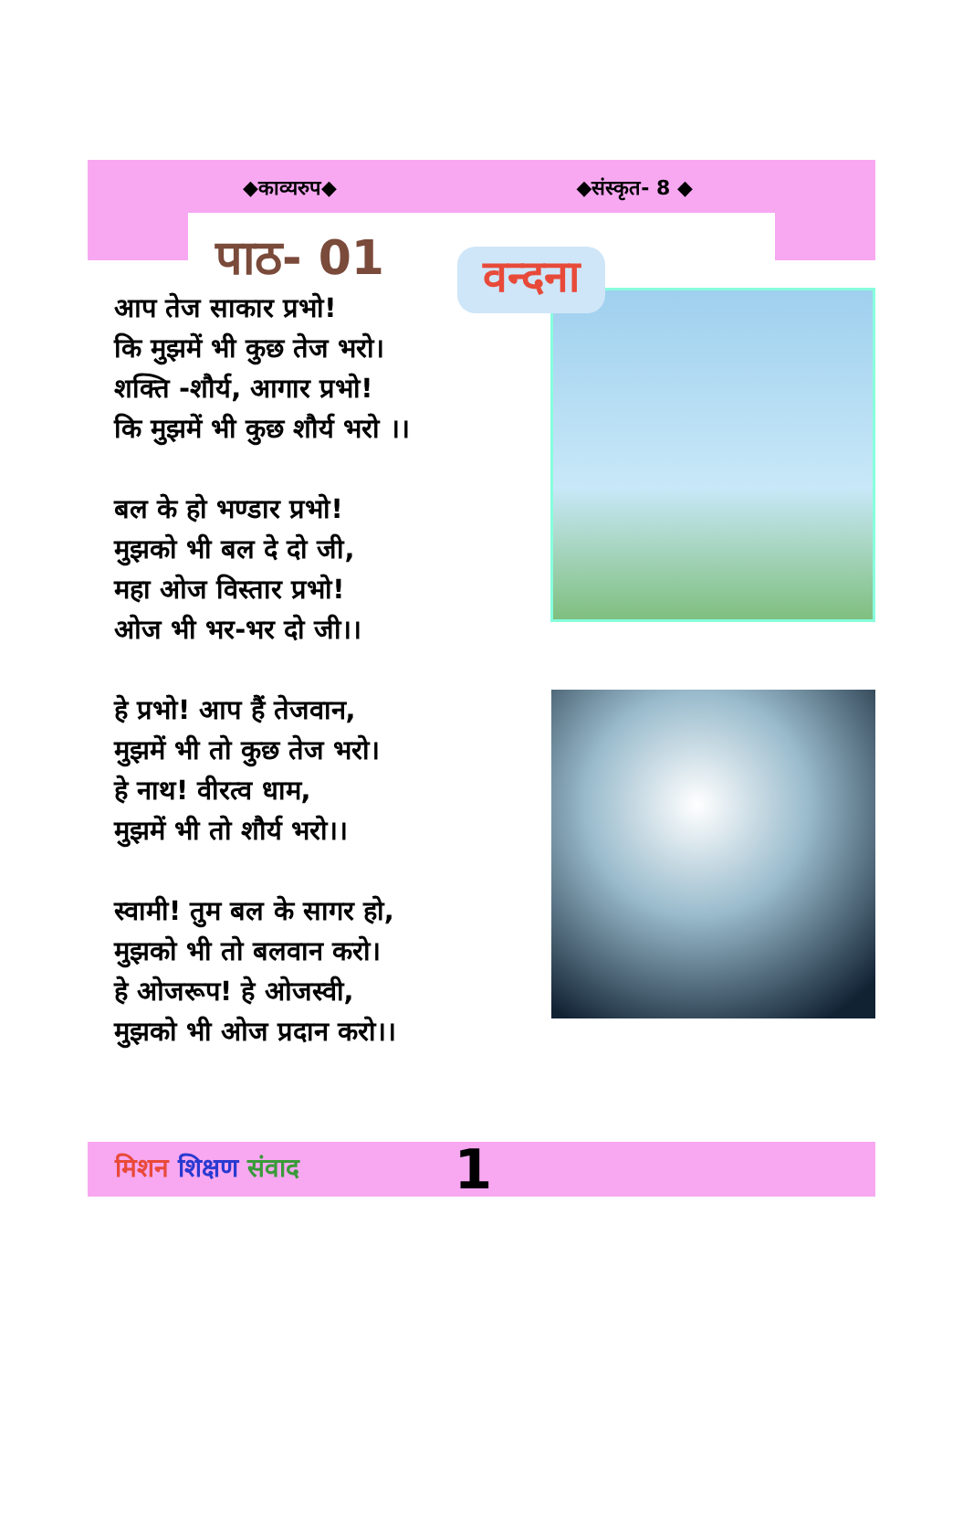◆काव्यरुप◆ ◆संस्कृत- 8 ◆
पाठ- 01
वन्दना
आप तेज साकार प्रभो!
कि मुझमें भी कुछ तेज भरो।
शक्ति -शौर्य, आगार प्रभो!
कि मुझमें भी कुछ शौर्य भरो ।।
बल के हो भण्डार प्रभो!
मुझको भी बल दे दो जी,
महा ओज विस्तार प्रभो!
ओज भी भर-भर दो जी।।
हे प्रभो! आप हैं तेजवान,
मुझमें भी तो कुछ तेज भरो।
हे नाथ! वीरत्व धाम,
मुझमें भी तो शौर्य भरो।।
स्वामी! तुम बल के सागर हो,
मुझको भी तो बलवान करो।
हे ओजरूप! हे ओजस्वी,
मुझको भी ओज प्रदान करो।।
मिशन शिक्षण संवाद 1